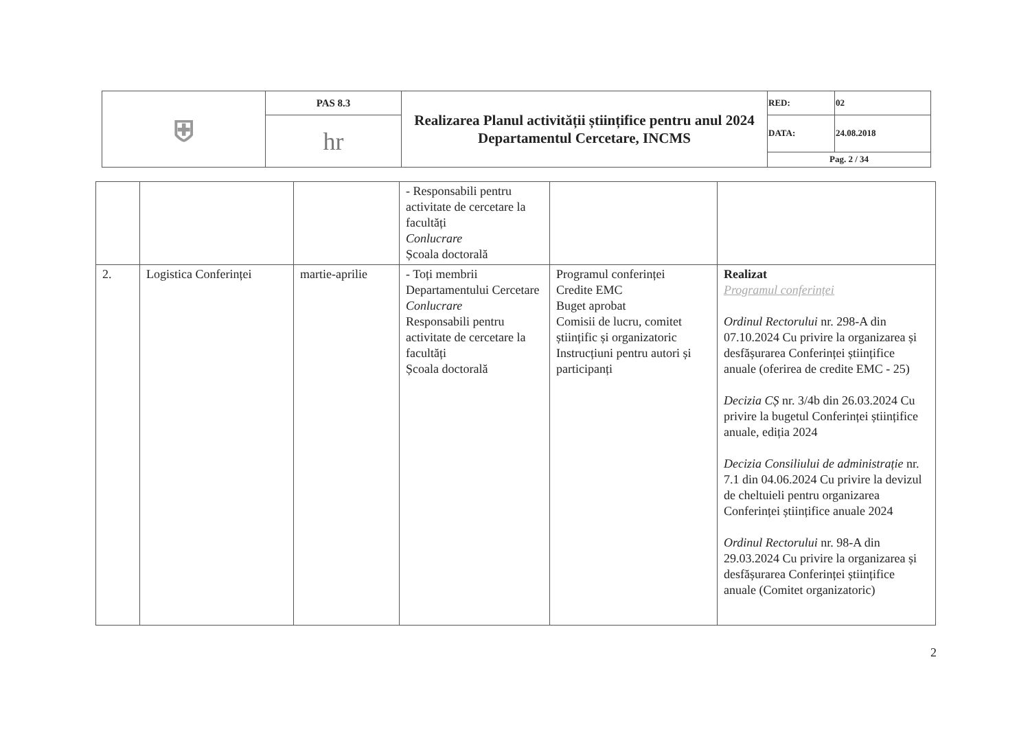| ⛨ | PAS 8.3 | Realizarea Planul activității științifice pentru anul 2024 Departamentul Cercetare, INCMS | RED: | 02 |
| | hr | | DATA: | 24.08.2018 |
| | | | Pag. 2 / 34 | |
| | | | - Responsabili pentru activitate de cercetare la facultăți Conlucrare Școala doctorală | | |
| 2. | Logistica Conferinței | martie-aprilie | - Toți membrii Departamentului Cercetare Conlucrare Responsabili pentru activitate de cercetare la facultăți Școala doctorală | Programul conferinței Credite EMC Buget aprobat Comisii de lucru, comitet științific și organizatoric Instrucțiuni pentru autori și participanți | Realizat Programul conferinței Ordinul Rectorului nr. 298-A din 07.10.2024 Cu privire la organizarea și desfășurarea Conferinței științifice anuale (oferirea de credite EMC - 25) Decizia CȘ nr. 3/4b din 26.03.2024 Cu privire la bugetul Conferinței științifice anuale, ediția 2024 Decizia Consiliului de administrație nr. 7.1 din 04.06.2024 Cu privire la devizul de cheltuieli pentru organizarea Conferinței științifice anuale 2024 Ordinul Rectorului nr. 98-A din 29.03.2024 Cu privire la organizarea și desfășurarea Conferinței științifice anuale (Comitet organizatoric) |
2